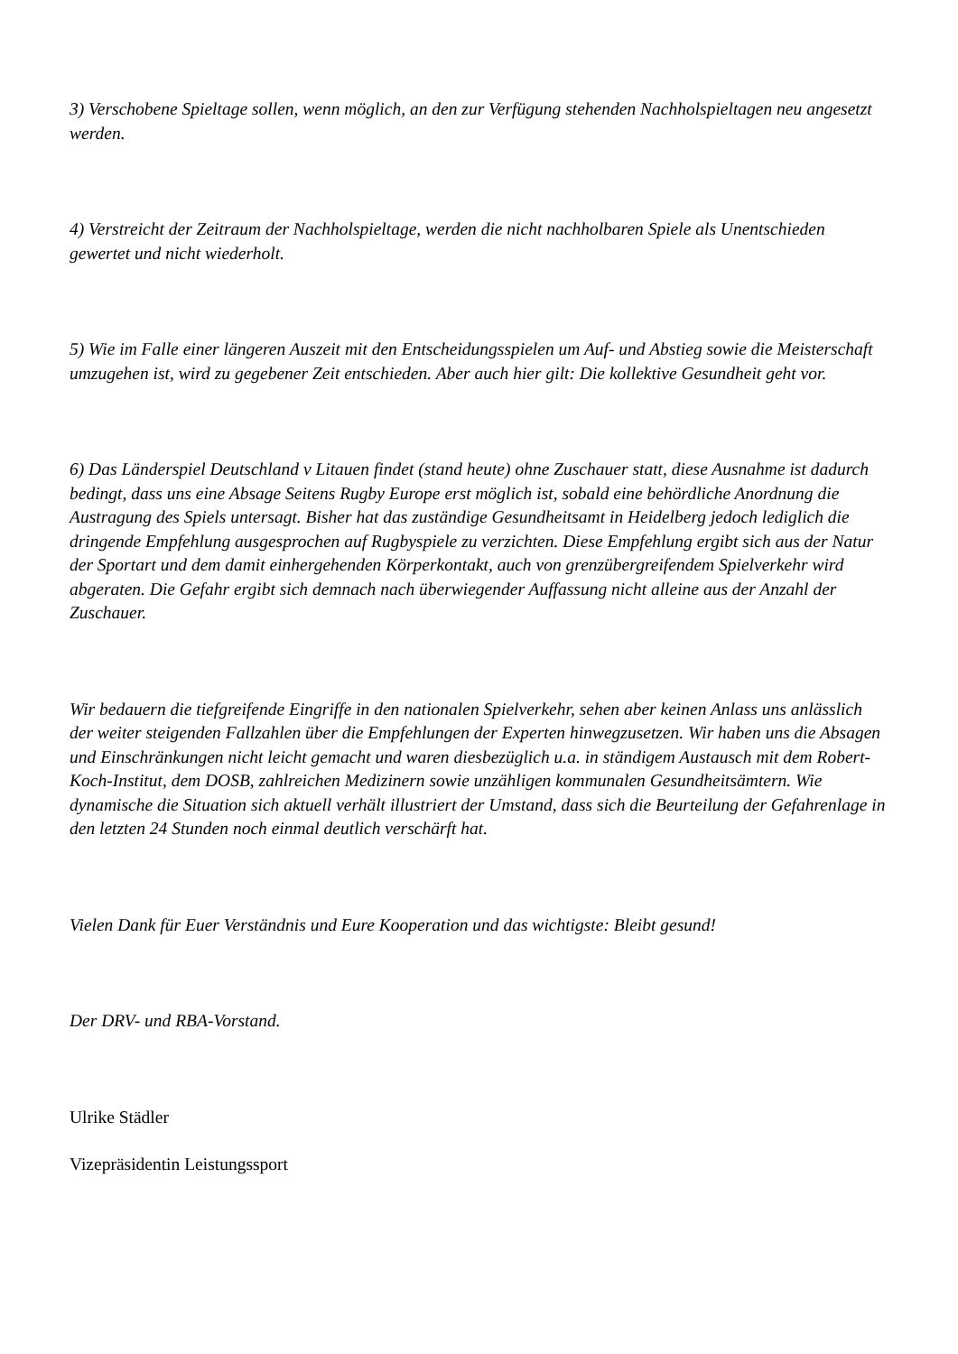3) Verschobene Spieltage sollen, wenn möglich, an den zur Verfügung stehenden Nachholspieltagen neu angesetzt werden.
4) Verstreicht der Zeitraum der Nachholspieltage, werden die nicht nachholbaren Spiele als Unentschieden gewertet und nicht wiederholt.
5) Wie im Falle einer längeren Auszeit mit den Entscheidungsspielen um Auf- und Abstieg sowie die Meisterschaft umzugehen ist, wird zu gegebener Zeit entschieden. Aber auch hier gilt: Die kollektive Gesundheit geht vor.
6) Das Länderspiel Deutschland v Litauen findet (stand heute) ohne Zuschauer statt, diese Ausnahme ist dadurch bedingt, dass uns eine Absage Seitens Rugby Europe erst möglich ist, sobald eine behördliche Anordnung die Austragung des Spiels untersagt. Bisher hat das zuständige Gesundheitsamt in Heidelberg jedoch lediglich die dringende Empfehlung ausgesprochen auf Rugbyspiele zu verzichten. Diese Empfehlung ergibt sich aus der Natur der Sportart und dem damit einhergehenden Körperkontakt, auch von grenzübergreifendem Spielverkehr wird abgeraten. Die Gefahr ergibt sich demnach nach überwiegender Auffassung nicht alleine aus der Anzahl der Zuschauer.
Wir bedauern die tiefgreifende Eingriffe in den nationalen Spielverkehr, sehen aber keinen Anlass uns anlässlich der weiter steigenden Fallzahlen über die Empfehlungen der Experten hinwegzusetzen. Wir haben uns die Absagen und Einschränkungen nicht leicht gemacht und waren diesbezüglich u.a. in ständigem Austausch mit dem Robert-Koch-Institut, dem DOSB, zahlreichen Medizinern sowie unzähligen kommunalen Gesundheitsämtern. Wie dynamische die Situation sich aktuell verhält illustriert der Umstand, dass sich die Beurteilung der Gefahrenlage in den letzten 24 Stunden noch einmal deutlich verschärft hat.
Vielen Dank für Euer Verständnis und Eure Kooperation und das wichtigste: Bleibt gesund!
Der DRV- und RBA-Vorstand.
Ulrike Städler
Vizepräsidentin Leistungssport